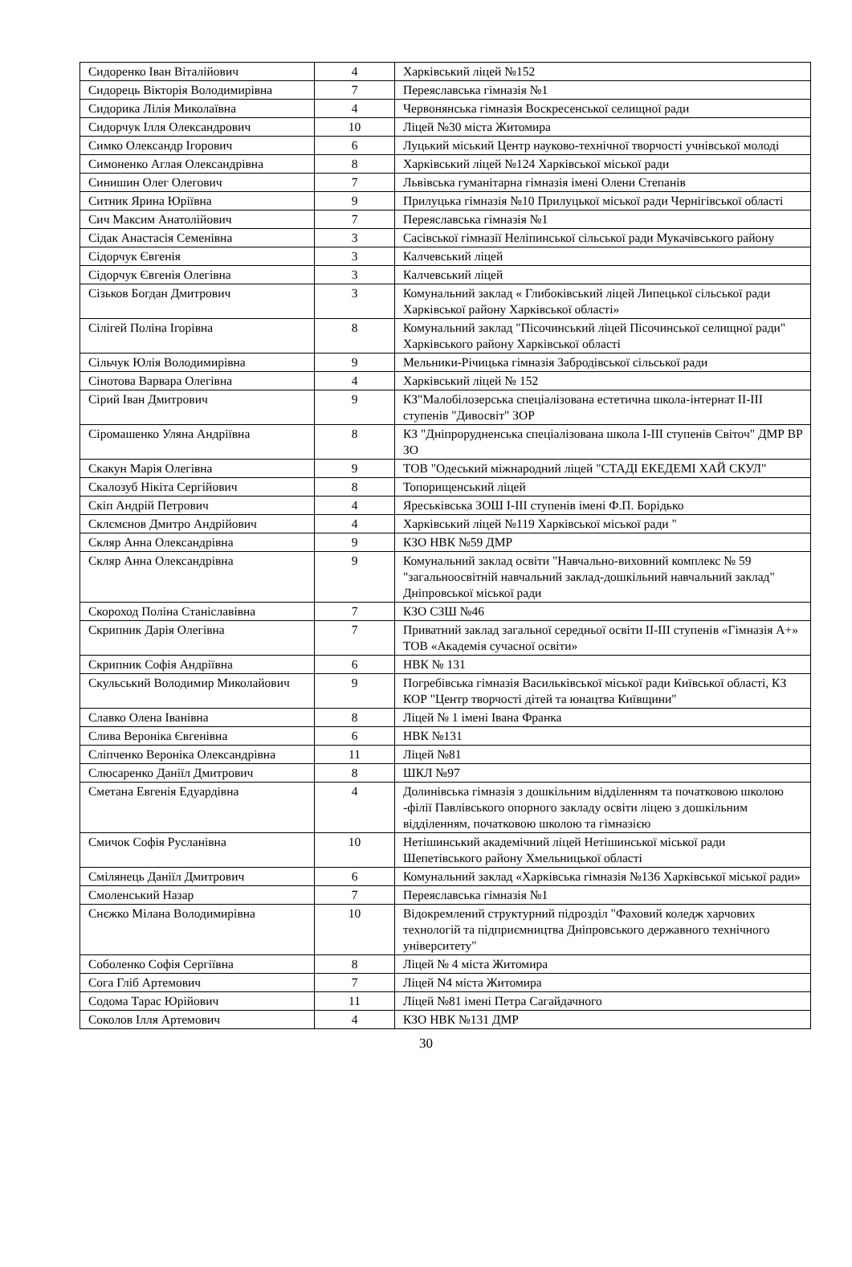| Сидоренко Іван Віталійович | 4 | Харківський ліцей №152 |
| Сидорець Вікторія Володимирівна | 7 | Переяславська гімназія №1 |
| Сидорика Лілія Миколаївна | 4 | Червонянська гімназія Воскресенської селищної ради |
| Сидорчук Ілля Олександрович | 10 | Ліцей №30 міста Житомира |
| Симко Олександр Ігорович | 6 | Луцький міський Центр науково-технічної творчості учнівської молоді |
| Симоненко Аглая Олександрівна | 8 | Харківський ліцей №124 Харківської міської ради |
| Синишин Олег Олегович | 7 | Львівська гуманітарна гімназія імені Олени Степанів |
| Ситник Ярина Юріївна | 9 | Прилуцька гімназія №10 Прилуцької міської ради Чернігівської області |
| Сич Максим Анатолійович | 7 | Переяславська гімназія №1 |
| Сідак Анастасія Семенівна | 3 | Сасівської гімназії Неліпинської сільської ради Мукачівського району |
| Сідорчук Євгенія | 3 | Калчевський ліцей |
| Сідорчук Євгенія Олегівна | 3 | Калчевський ліцей |
| Сізьков Богдан Дмитрович | 3 | Комунальний заклад « Глибоківський ліцей Липецької сільської ради Харківської району Харківської області» |
| Сілігей Поліна Ігорівна | 8 | Комунальний заклад "Пісочинський ліцей Пісочинської селищної ради" Харківського району Харківської області |
| Сільчук Юлія Володимирівна | 9 | Мельники-Річицька гімназія Забродівської сільської ради |
| Сінотова Варвара Олегівна | 4 | Харківський ліцей № 152 |
| Сірий Іван Дмитрович | 9 | КЗ"Малобілозерська спеціалізована естетична школа-інтернат ІІ-ІІІ ступенів "Дивосвіт" ЗОР |
| Сіромашенко Уляна Андріївна | 8 | КЗ "Дніпрорудненська спеціалізована школа І-ІІІ ступенів Світоч" ДМР ВР ЗО |
| Скакун Марія Олегівна | 9 | ТОВ "Одеський міжнародний ліцей "СТАДІ ЕКЕДЕМІ ХАЙ СКУЛ" |
| Скалозуб Нікіта Сергійович | 8 | Топорищенський ліцей |
| Скіп Андрій Петрович | 4 | Яреськівська ЗОШ І-ІІІ ступенів імені Ф.П. Борідько |
| Склємєнов Дмитро Андрійович | 4 | Харківський ліцей №119 Харківської міської ради " |
| Скляр Анна Олександрівна | 9 | КЗО НВК №59 ДМР |
| Скляр Анна Олександрівна | 9 | Комунальний заклад освіти "Навчально-виховний комплекс № 59 "загальноосвітній навчальний заклад-дошкільний навчальний заклад" Дніпровської міської ради |
| Скороход Поліна Станіславівна | 7 | КЗО СЗШ №46 |
| Скрипник Дарія Олегівна | 7 | Приватний заклад загальної середньої освіти ІІ-ІІІ ступенів «Гімназія А+» ТОВ «Академія сучасної освіти» |
| Скрипник Софія Андріївна | 6 | НВК № 131 |
| Скульський Володимир Миколайович | 9 | Погребівська гімназія Васильківської міської ради Київської області, КЗ КОР "Центр творчості дітей та юнацтва Київщини" |
| Славко Олена Іванівна | 8 | Ліцей № 1 імені Івана Франка |
| Слива Вероніка Євгенівна | 6 | НВК №131 |
| Сліпченко Вероніка Олександрівна | 11 | Ліцей №81 |
| Слюсаренко Даніїл Дмитрович | 8 | ШКЛ №97 |
| Сметана Евгенія Едуардівна | 4 | Долинівська гімназія з дошкільним відділенням та початковою школою -філії Павлівського опорного закладу освіти ліцею з дошкільним відділенням, початковою школою та гімназією |
| Смичок Софія Русланівна | 10 | Нетішинський академічний ліцей Нетішинської міської ради Шепетівського району Хмельницької області |
| Смілянець Даніїл Дмитрович | 6 | Комунальний заклад «Харківська гімназія №136 Харківської міської ради» |
| Смоленський Назар | 7 | Переяславська гімназія №1 |
| Снєжко Мілана Володимирівна | 10 | Відокремлений структурний підрозділ "Фаховий коледж харчових технологій та підприємництва Дніпровського державного технічного університету" |
| Соболенко Софія Сергіївна | 8 | Ліцей № 4 міста Житомира |
| Сога Гліб Артемович | 7 | Ліцей N4 міста Житомира |
| Содома Тарас Юрійович | 11 | Ліцей №81 імені Петра Сагайдачного |
| Соколов Ілля Артемович | 4 | КЗО НВК №131 ДМР |
30